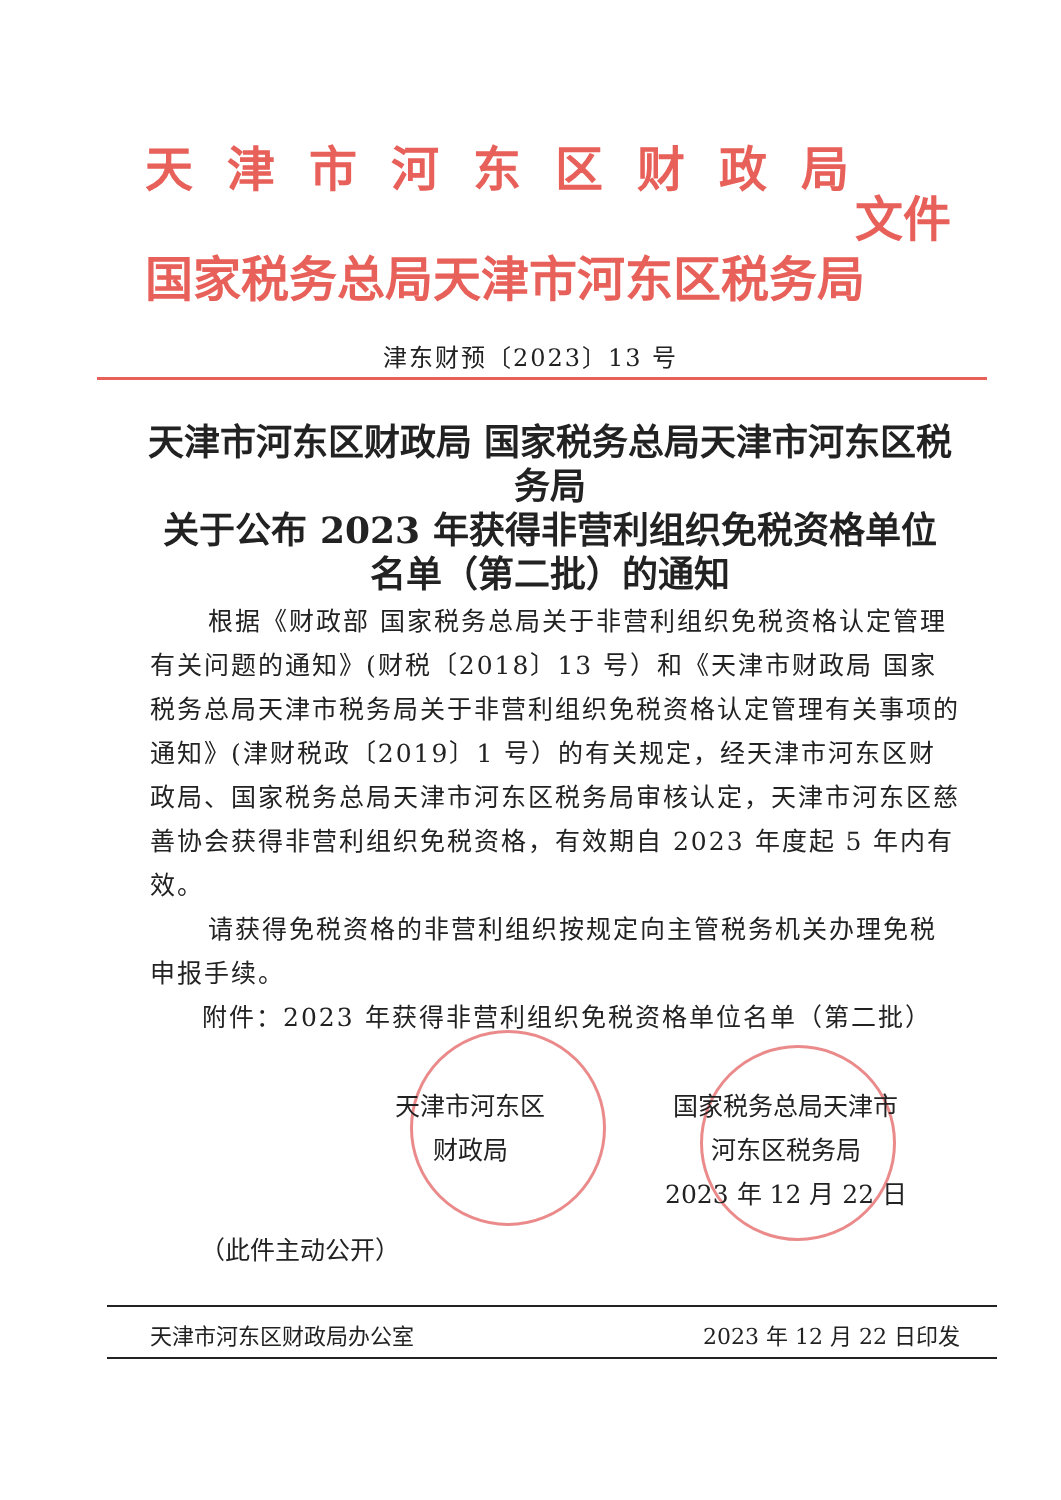天津市河东区财政局
国家税务总局天津市河东区税务局
文件
津东财预〔2023〕13 号
天津市河东区财政局 国家税务总局天津市河东区税务局
关于公布 2023 年获得非营利组织免税资格单位
名单（第二批）的通知
根据《财政部 国家税务总局关于非营利组织免税资格认定管理有关问题的通知》(财税〔2018〕13 号）和《天津市财政局 国家税务总局天津市税务局关于非营利组织免税资格认定管理有关事项的通知》(津财税政〔2019〕1 号）的有关规定，经天津市河东区财政局、国家税务总局天津市河东区税务局审核认定，天津市河东区慈善协会获得非营利组织免税资格，有效期自 2023 年度起 5 年内有效。
请获得免税资格的非营利组织按规定向主管税务机关办理免税申报手续。
附件：2023 年获得非营利组织免税资格单位名单（第二批）
天津市河东区
财政局
国家税务总局天津市
河东区税务局
2023 年 12 月 22 日
（此件主动公开）
天津市河东区财政局办公室 2023 年 12 月 22 日印发